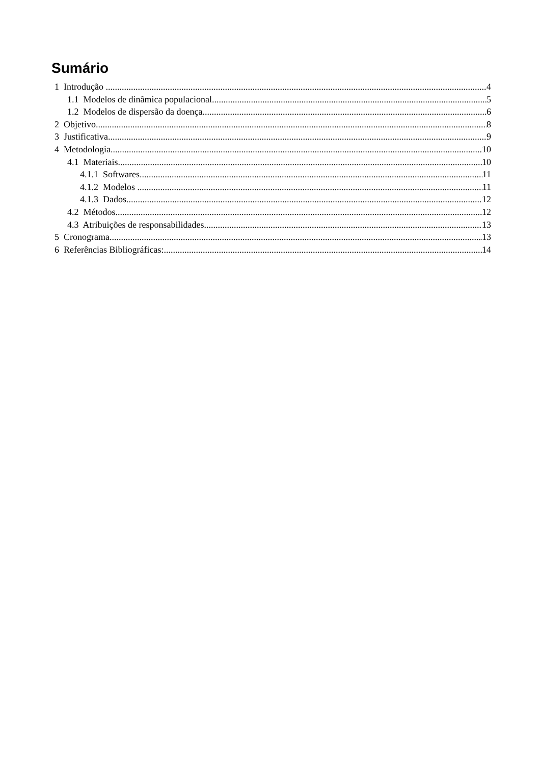Sumário
1 Introdução 4
1.1 Modelos de dinâmica populacional 5
1.2 Modelos de dispersão da doença 6
2 Objetivo 8
3 Justificativa 9
4 Metodologia 10
4.1 Materiais 10
4.1.1 Softwares 11
4.1.2 Modelos 11
4.1.3 Dados 12
4.2 Métodos 12
4.3 Atribuições de responsabilidades 13
5 Cronograma 13
6 Referências Bibliográficas: 14